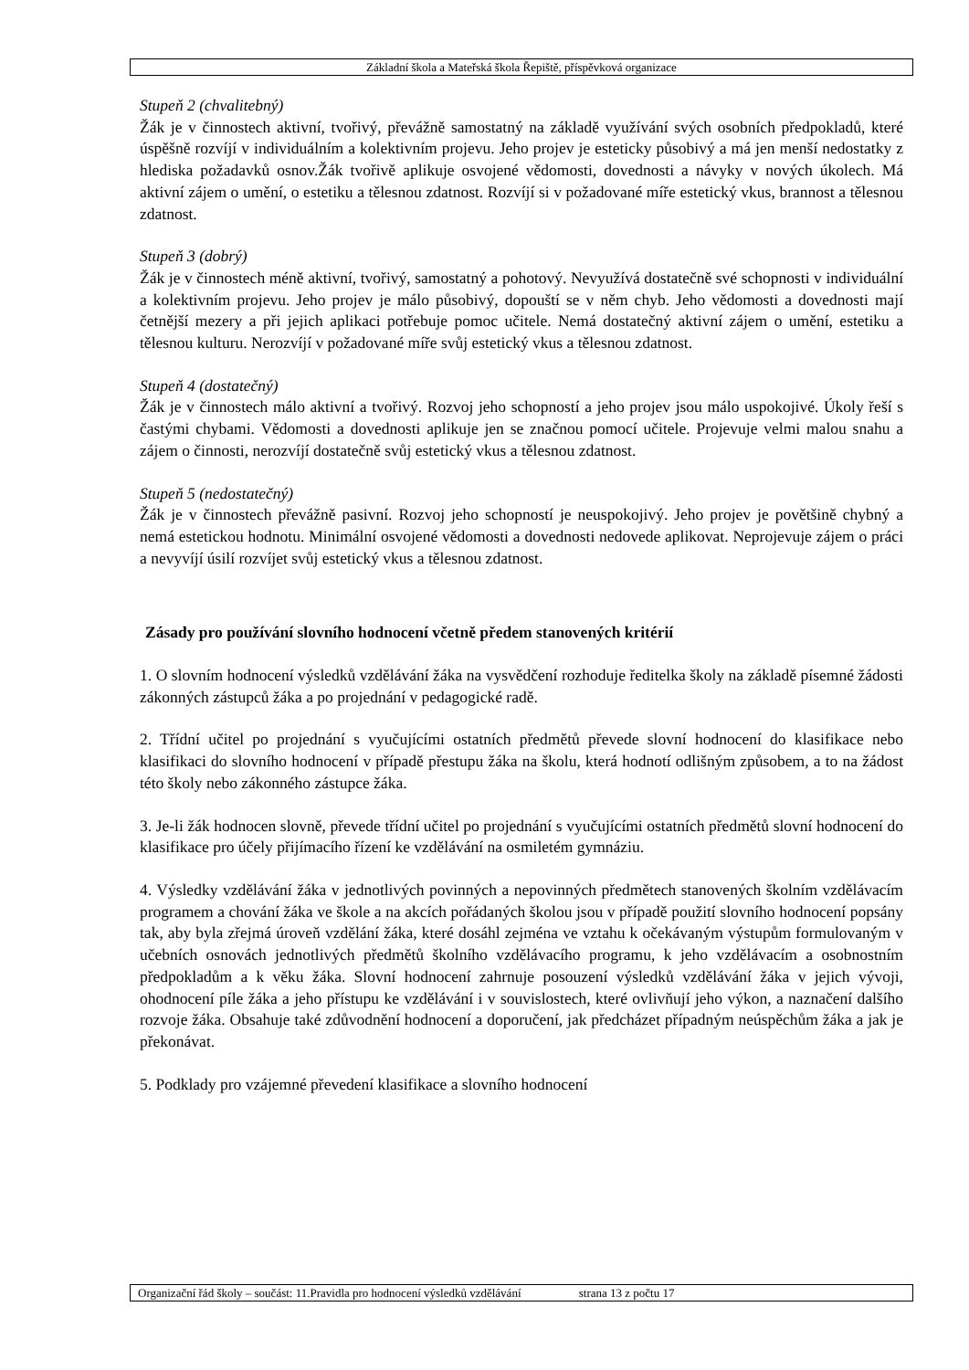Základní škola a Mateřská škola Řepiště, příspěvková organizace
Stupeň 2 (chvalitebný)
Žák je v činnostech aktivní, tvořivý, převážně samostatný na základě využívání svých osobních předpokladů, které úspěšně rozvíjí v individuálním a kolektivním projevu. Jeho projev je esteticky působivý a má jen menší nedostatky z hlediska požadavků osnov.Žák tvořivě aplikuje osvojené vědomosti, dovednosti a návyky v nových úkolech. Má aktivní zájem o umění, o estetiku a tělesnou zdatnost. Rozvíjí si v požadované míře estetický vkus, brannost a tělesnou zdatnost.
Stupeň 3 (dobrý)
Žák je v činnostech méně aktivní, tvořivý, samostatný a pohotový. Nevyužívá dostatečně své schopnosti v individuální a kolektivním projevu. Jeho projev je málo působivý, dopouští se v něm chyb. Jeho vědomosti a dovednosti mají četnější mezery a při jejich aplikaci potřebuje pomoc učitele. Nemá dostatečný aktivní zájem o umění, estetiku a tělesnou kulturu. Nerozvíjí v požadované míře svůj estetický vkus a tělesnou zdatnost.
Stupeň 4 (dostatečný)
Žák je v činnostech málo aktivní a tvořivý. Rozvoj jeho schopností a jeho projev jsou málo uspokojivé. Úkoly řeší s častými chybami. Vědomosti a dovednosti aplikuje jen se značnou pomocí učitele. Projevuje velmi malou snahu a zájem o činnosti, nerozvíjí dostatečně svůj estetický vkus a tělesnou zdatnost.
Stupeň 5 (nedostatečný)
Žák je v činnostech převážně pasivní. Rozvoj jeho schopností je neuspokojivý. Jeho projev je povětšině chybný a nemá estetickou hodnotu. Minimální osvojené vědomosti a dovednosti nedovede aplikovat. Neprojevuje zájem o práci a nevyvíjí úsilí rozvíjet svůj estetický vkus a tělesnou zdatnost.
Zásady pro používání slovního hodnocení včetně předem stanovených kritérií
1. O slovním hodnocení výsledků vzdělávání žáka na vysvědčení rozhoduje ředitelka školy na základě písemné žádosti zákonných zástupců žáka a po projednání v pedagogické radě.
2. Třídní učitel po projednání s vyučujícími ostatních předmětů převede slovní hodnocení do klasifikace nebo klasifikaci do slovního hodnocení v případě přestupu žáka na školu, která hodnotí odlišným způsobem, a to na žádost této školy nebo zákonného zástupce žáka.
3. Je-li žák hodnocen slovně, převede třídní učitel po projednání s vyučujícími ostatních předmětů slovní hodnocení do klasifikace pro účely přijímacího řízení ke vzdělávání na osmiletém gymnáziu.
4. Výsledky vzdělávání žáka v jednotlivých povinných a nepovinných předmětech stanovených školním vzdělávacím programem a chování žáka ve škole a na akcích pořádaných školou jsou v případě použití slovního hodnocení popsány tak, aby byla zřejmá úroveň vzdělání žáka, které dosáhl zejména ve vztahu k očekávaným výstupům formulovaným v učebních osnovách jednotlivých předmětů školního vzdělávacího programu, k jeho vzdělávacím a osobnostním předpokladům a k věku žáka. Slovní hodnocení zahrnuje posouzení výsledků vzdělávání žáka v jejich vývoji, ohodnocení píle žáka a jeho přístupu ke vzdělávání i v souvislostech, které ovlivňují jeho výkon, a naznačení dalšího rozvoje žáka. Obsahuje také zdůvodnění hodnocení a doporučení, jak předcházet případným neúspěchům žáka a jak je překonávat.
5. Podklady pro vzájemné převedení klasifikace a slovního hodnocení
Organizační řád školy – součást: 11.Pravidla pro hodnocení výsledků vzdělávání strana 13 z počtu 17